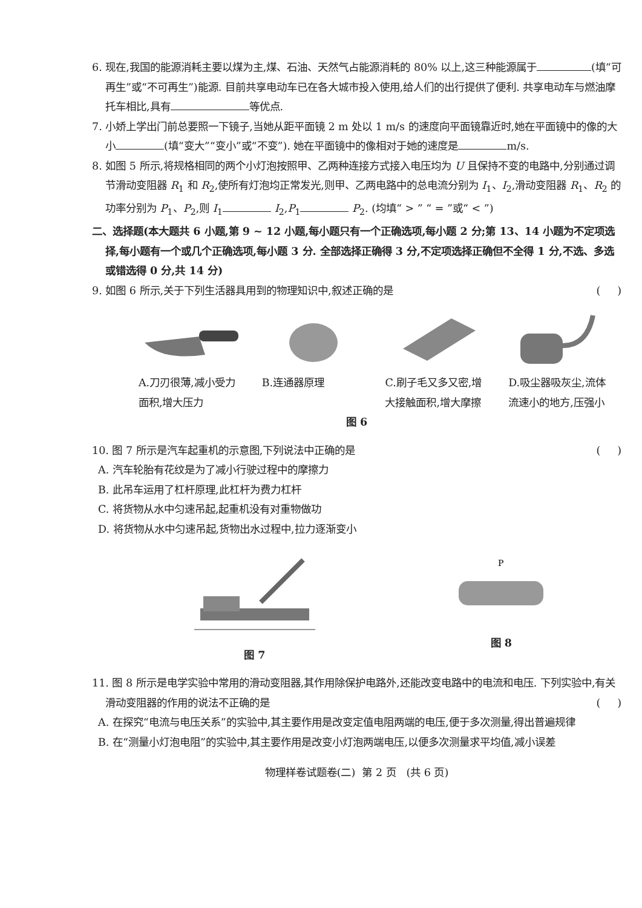6. 现在,我国的能源消耗主要以煤为主,煤、石油、天然气占能源消耗的 80% 以上,这三种能源属于 (填“可再生”或“不可再生”)能源. 目前共享电动车已在各大城市投入使用,给人们的出行提供了便利. 共享电动车与燃油摩托车相比,具有 等优点.
7. 小娇上学出门前总要照一下镜子,当她从距平面镜 2 m 处以 1 m/s 的速度向平面镜靠近时,她在平面镜中的像的大小 (填“变大”“变小”或“不变”). 她在平面镜中的像相对于她的速度是 m/s.
8. 如图 5 所示,将规格相同的两个小灯泡按照甲、乙两种连接方式接入电压均为 U 且保持不变的电路中,分别通过调节滑动变阻器 R<sub>1</sub> 和 R<sub>2</sub>,使所有灯泡均正常发光,则甲、乙两电路中的总电流分别为 I<sub>1</sub>、I<sub>2</sub>,滑动变阻器 R<sub>1</sub>、R<sub>2</sub> 的功率分别为 P<sub>1</sub>、P<sub>2</sub>,则 I<sub>1</sub> I<sub>2</sub>,P<sub>1</sub> P<sub>2</sub>. (均填“ > ” “ = ”或“ < ”)
二、选择题(本大题共 6 小题,第 9 ~ 12 小题,每小题只有一个正确选项,每小题 2 分;第 13、14 小题为不定项选择,每小题有一个或几个正确选项,每小题 3 分. 全部选择正确得 3 分,不定项选择正确但不全得 1 分,不选、多选或错选得 0 分,共 14 分)
9. 如图 6 所示,关于下列生活器具用到的物理知识中,叙述正确的是 ( )
A.刀刃很薄,减小受力面积,增大压力
B.连通器原理 C.刷子毛又多又密,增大接触面积,增大摩擦
D.吸尘器吸灰尘,流体流速小的地方,压强小
图 6
10. 图 7 所示是汽车起重机的示意图,下列说法中正确的是 ( )
A. 汽车轮胎有花纹是为了减小行驶过程中的摩擦力
B. 此吊车运用了杠杆原理,此杠杆为费力杠杆
C. 将货物从水中匀速吊起,起重机没有对重物做功
D. 将货物从水中匀速吊起,货物出水过程中,拉力逐渐变小
图 7
P
图 8
11. 图 8 所示是电学实验中常用的滑动变阻器,其作用除保护电路外,还能改变电路中的电流和电压. 下列实验中,有关滑动变阻器的作用的说法不正确的是 ( )
A. 在探究“电流与电压关系”的实验中,其主要作用是改变定值电阻两端的电压,便于多次测量,得出普遍规律
B. 在“测量小灯泡电阻”的实验中,其主要作用是改变小灯泡两端电压,以便多次测量求平均值,减小误差
物理样卷试题卷(二) 第 2 页 (共 6 页)